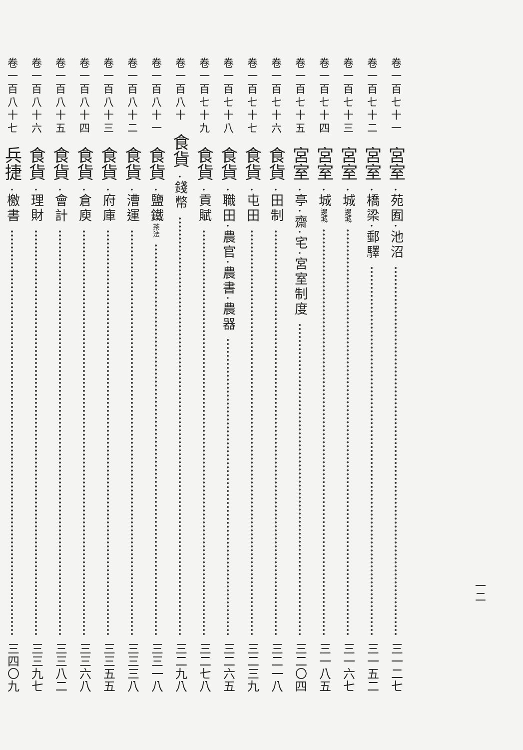卷一百七十一 宮室 ·苑囿·池沼 三一二七
卷一百七十二 宮室 ·橋梁·郵驛 三一五二
卷一百七十三 宮室 ·城邊城 三一六七
卷一百七十四 宮室 ·城邊城 三一八五
卷一百七十五 宮室 ·亭·齋·宅·宮室制度 三二〇四
卷一百七十六 食貨 ·田制 三二一八
卷一百七十七 食貨 ·屯田 三二三九
卷一百七十八 食貨 ·職田·農官·農書·農器 三二六五
卷一百七十九 食貨 ·貢賦 三二七八
卷一百八十 食貨 ·錢幣 三二九八
卷一百八十一 食貨 ·鹽鐵茶法 三三一八
卷一百八十二 食貨 ·漕運 三三三八
卷一百八十三 食貨 ·府庫 三三五五
卷一百八十四 食貨 ·倉庾 三三六八
卷一百八十五 食貨 ·會計 三三八二
卷一百八十六 食貨 ·理財 三三九七
卷一百八十七 兵捷 ·檄書 三四〇九
一二